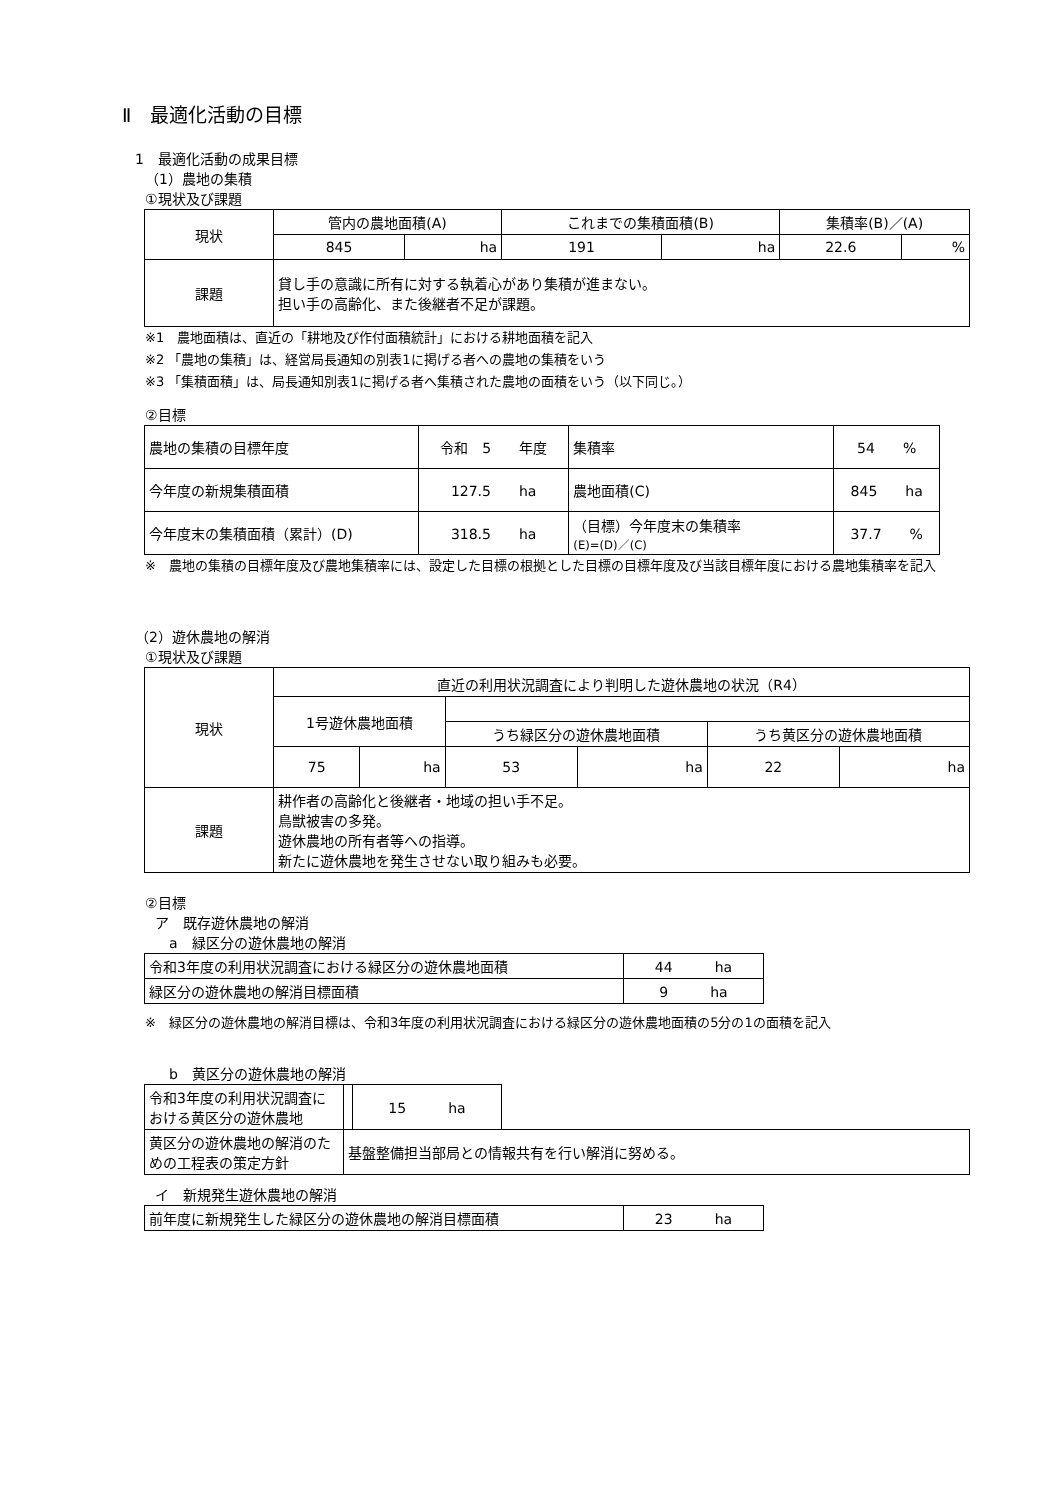Ⅱ　最適化活動の目標
1　最適化活動の成果目標
（1）農地の集積
①現状及び課題
| 現状 | 管内の農地面積(A) | | これまでの集積面積(B) | | 集積率(B)／(A) | |
| | 845 | ha | 191 | ha | 22.6 | % |
| 課題 | 貸し手の意識に所有に対する執着心があり集積が進まない。 担い手の高齢化、また後継者不足が課題。 | | | | | |
※1　農地面積は、直近の「耕地及び作付面積統計」における耕地面積を記入
※2 「農地の集積」は、経営局長通知の別表1に掲げる者への農地の集積をいう
※3 「集積面積」は、局長通知別表1に掲げる者へ集積された農地の面積をいう（以下同じ。）
②目標
| 農地の集積の目標年度 | 令和 5 年度 | 集積率 | 54 % |
| 今年度の新規集積面積 | 127.5 ha | 農地面積(C) | 845 ha |
| 今年度末の集積面積（累計）(D) | 318.5 ha | （目標）今年度末の集積率 (E)=(D)／(C) | 37.7 % |
※　農地の集積の目標年度及び農地集積率には、設定した目標の根拠とした目標の目標年度及び当該目標年度における農地集積率を記入
（2）遊休農地の解消
①現状及び課題
| 現状 | 直近の利用状況調査により判明した遊休農地の状況（R4） | | | | | |
| | 1号遊休農地面積 | | | | | |
| | | | うち緑区分の遊休農地面積 | | うち黄区分の遊休農地面積 | |
| | 75 | ha | 53 | ha | 22 | ha |
| 課題 | 耕作者の高齢化と後継者・地域の担い手不足。 鳥獣被害の多発。 遊休農地の所有者等への指導。 新たに遊休農地を発生させない取り組みも必要。 | | | | | |
②目標
ア　既存遊休農地の解消
　a　緑区分の遊休農地の解消
| 令和3年度の利用状況調査における緑区分の遊休農地面積 | 44 ha |
| 緑区分の遊休農地の解消目標面積 | 9 ha |
※　緑区分の遊休農地の解消目標は、令和3年度の利用状況調査における緑区分の遊休農地面積の5分の1の面積を記入
　b　黄区分の遊休農地の解消
| 令和3年度の利用状況調査における黄区分の遊休農地 | | 15 ha | |
| 黄区分の遊休農地の解消のための工程表の策定方針 | 基盤整備担当部局との情報共有を行い解消に努める。 | | |
イ　新規発生遊休農地の解消
| 前年度に新規発生した緑区分の遊休農地の解消目標面積 | 23 ha |